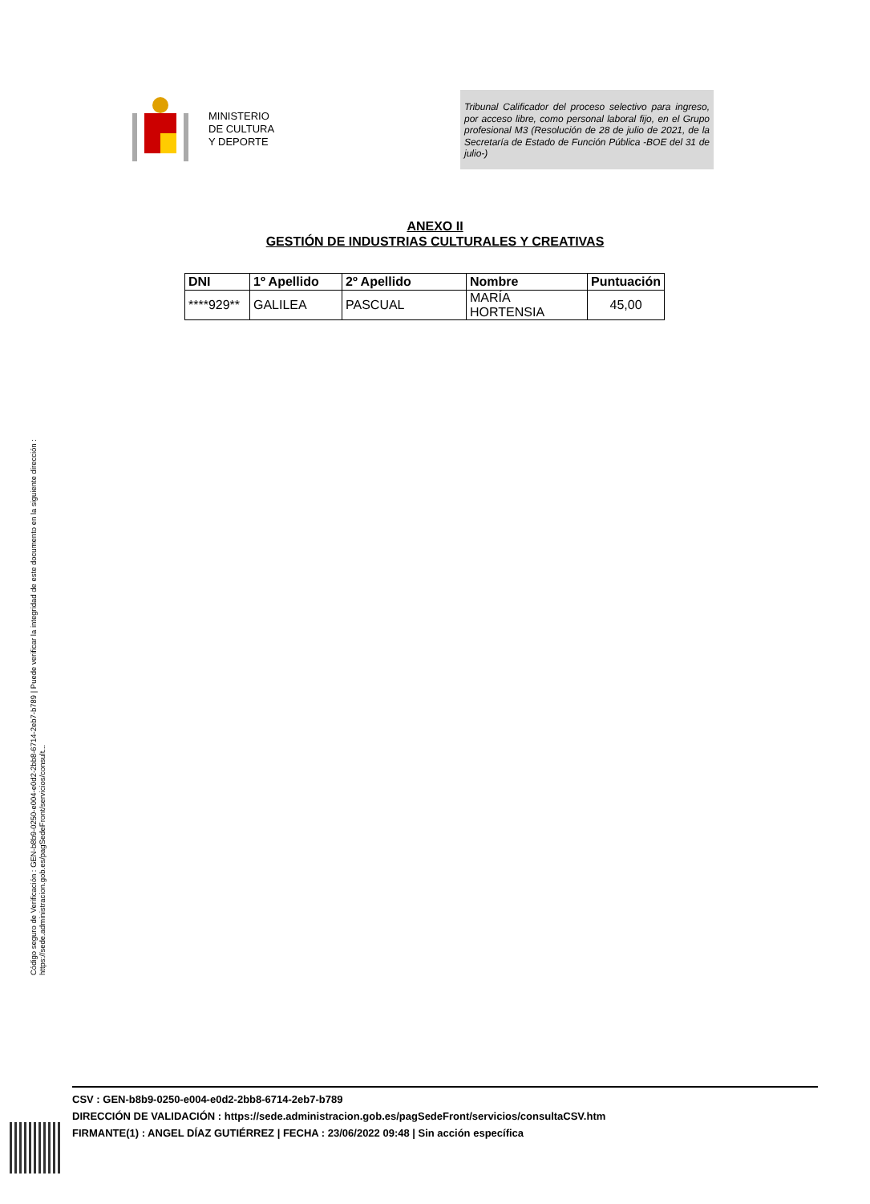MINISTERIO
DE CULTURA
Y DEPORTE
Tribunal Calificador del proceso selectivo para ingreso, por acceso libre, como personal laboral fijo, en el Grupo profesional M3 (Resolución de 28 de julio de 2021, de la Secretaría de Estado de Función Pública -BOE del 31 de julio-)
ANEXO II
GESTIÓN DE INDUSTRIAS CULTURALES Y CREATIVAS
| DNI | 1º Apellido | 2º Apellido | Nombre | Puntuación |
| --- | --- | --- | --- | --- |
| ****929** | GALILEA | PASCUAL | MARÍA HORTENSIA | 45,00 |
Código seguro de Verificación : GEN-b8b9-0250-e004-e0d2-2bb8-6714-2eb7-b789 | Puede verificar la integridad de este documento en la siguiente dirección : https://sede.administracion.gob.es/pagSedeFront/servicios/consult...
CSV : GEN-b8b9-0250-e004-e0d2-2bb8-6714-2eb7-b789
DIRECCIÓN DE VALIDACIÓN : https://sede.administracion.gob.es/pagSedeFront/servicios/consultaCSV.htm
FIRMANTE(1) : ANGEL DÍAZ GUTIÉRREZ | FECHA : 23/06/2022 09:48 | Sin acción específica